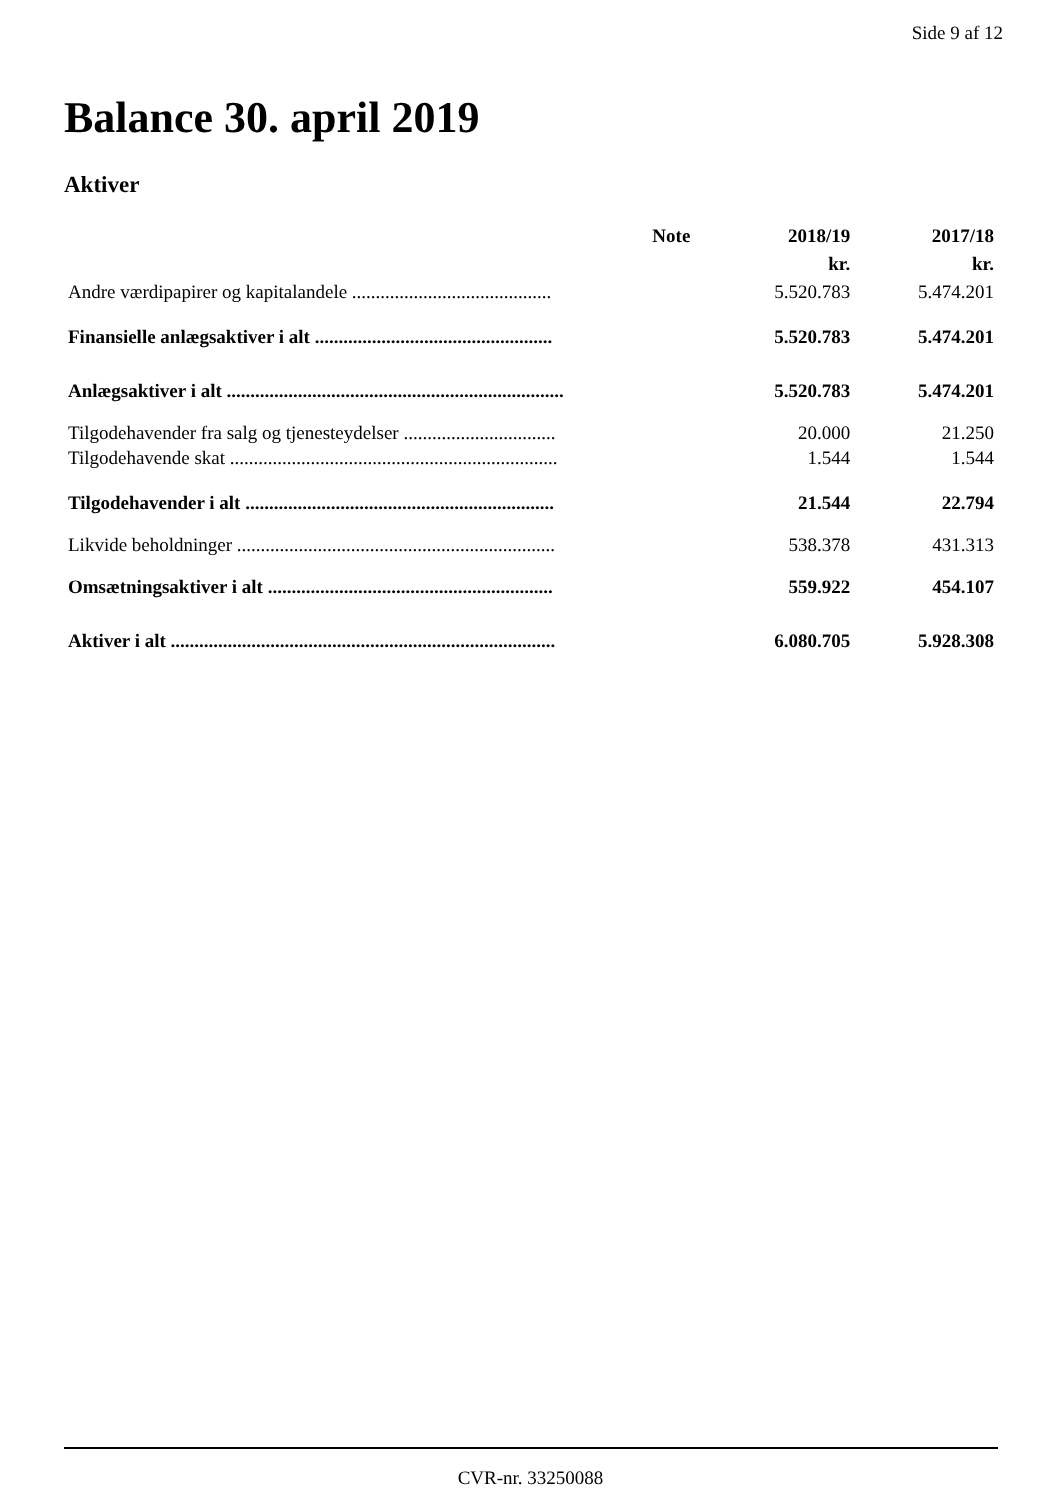Side 9 af 12
Balance 30. april 2019
Aktiver
| | Note | 2018/19 | 2017/18 |
| --- | --- | --- | --- |
| | | kr. | kr. |
| Andre værdipapirer og kapitalandele .......................................... | | 5.520.783 | 5.474.201 |
| Finansielle anlægsaktiver i alt .................................................. | | 5.520.783 | 5.474.201 |
| Anlægsaktiver i alt ....................................................................... | | 5.520.783 | 5.474.201 |
| Tilgodehavender fra salg og tjenesteydelser ................................ | | 20.000 | 21.250 |
| Tilgodehavende skat ..................................................................... | | 1.544 | 1.544 |
| Tilgodehavender i alt ................................................................. | | 21.544 | 22.794 |
| Likvide beholdninger ................................................................... | | 538.378 | 431.313 |
| Omsætningsaktiver i alt ............................................................ | | 559.922 | 454.107 |
| Aktiver i alt ................................................................................. | | 6.080.705 | 5.928.308 |
CVR-nr. 33250088